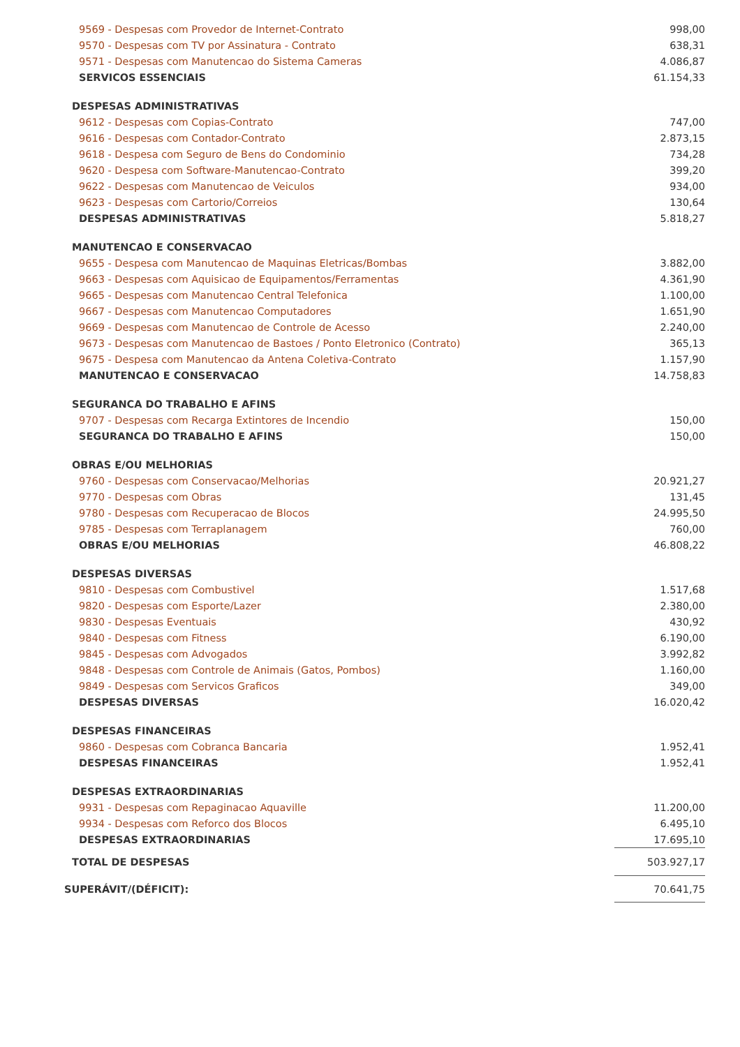| 9569 - Despesas com Provedor de Internet-Contrato | 998,00 |
| 9570 - Despesas com TV por Assinatura - Contrato | 638,31 |
| 9571 - Despesas com Manutencao do Sistema Cameras | 4.086,87 |
| SERVICOS ESSENCIAIS | 61.154,33 |
| DESPESAS ADMINISTRATIVAS | |
| 9612 - Despesas com Copias-Contrato | 747,00 |
| 9616 - Despesas com Contador-Contrato | 2.873,15 |
| 9618 - Despesa com Seguro de Bens do Condominio | 734,28 |
| 9620 - Despesa com Software-Manutencao-Contrato | 399,20 |
| 9622 - Despesas com Manutencao de Veiculos | 934,00 |
| 9623 - Despesas com Cartorio/Correios | 130,64 |
| DESPESAS ADMINISTRATIVAS | 5.818,27 |
| MANUTENCAO E CONSERVACAO | |
| 9655 - Despesa com Manutencao de Maquinas Eletricas/Bombas | 3.882,00 |
| 9663 - Despesas com Aquisicao de Equipamentos/Ferramentas | 4.361,90 |
| 9665 - Despesas com Manutencao Central Telefonica | 1.100,00 |
| 9667 - Despesas com Manutencao Computadores | 1.651,90 |
| 9669 - Despesas com Manutencao de Controle de Acesso | 2.240,00 |
| 9673 - Despesas com Manutencao de Bastoes / Ponto Eletronico (Contrato) | 365,13 |
| 9675 - Despesa com Manutencao da Antena Coletiva-Contrato | 1.157,90 |
| MANUTENCAO E CONSERVACAO | 14.758,83 |
| SEGURANCA DO TRABALHO E AFINS | |
| 9707 - Despesas com Recarga Extintores de Incendio | 150,00 |
| SEGURANCA DO TRABALHO E AFINS | 150,00 |
| OBRAS E/OU MELHORIAS | |
| 9760 - Despesas com Conservacao/Melhorias | 20.921,27 |
| 9770 - Despesas com Obras | 131,45 |
| 9780 - Despesas com Recuperacao de Blocos | 24.995,50 |
| 9785 - Despesas com Terraplanagem | 760,00 |
| OBRAS E/OU MELHORIAS | 46.808,22 |
| DESPESAS DIVERSAS | |
| 9810 - Despesas com Combustivel | 1.517,68 |
| 9820 - Despesas com Esporte/Lazer | 2.380,00 |
| 9830 - Despesas Eventuais | 430,92 |
| 9840 - Despesas com Fitness | 6.190,00 |
| 9845 - Despesas com Advogados | 3.992,82 |
| 9848 - Despesas com Controle de Animais (Gatos, Pombos) | 1.160,00 |
| 9849 - Despesas com Servicos Graficos | 349,00 |
| DESPESAS DIVERSAS | 16.020,42 |
| DESPESAS FINANCEIRAS | |
| 9860 - Despesas com Cobranca Bancaria | 1.952,41 |
| DESPESAS FINANCEIRAS | 1.952,41 |
| DESPESAS EXTRAORDINARIAS | |
| 9931 - Despesas com Repaginacao Aquaville | 11.200,00 |
| 9934 - Despesas com Reforco dos Blocos | 6.495,10 |
| DESPESAS EXTRAORDINARIAS | 17.695,10 |
| TOTAL DE DESPESAS | 503.927,17 |
| SUPERÁVIT/(DÉFICIT): | 70.641,75 |